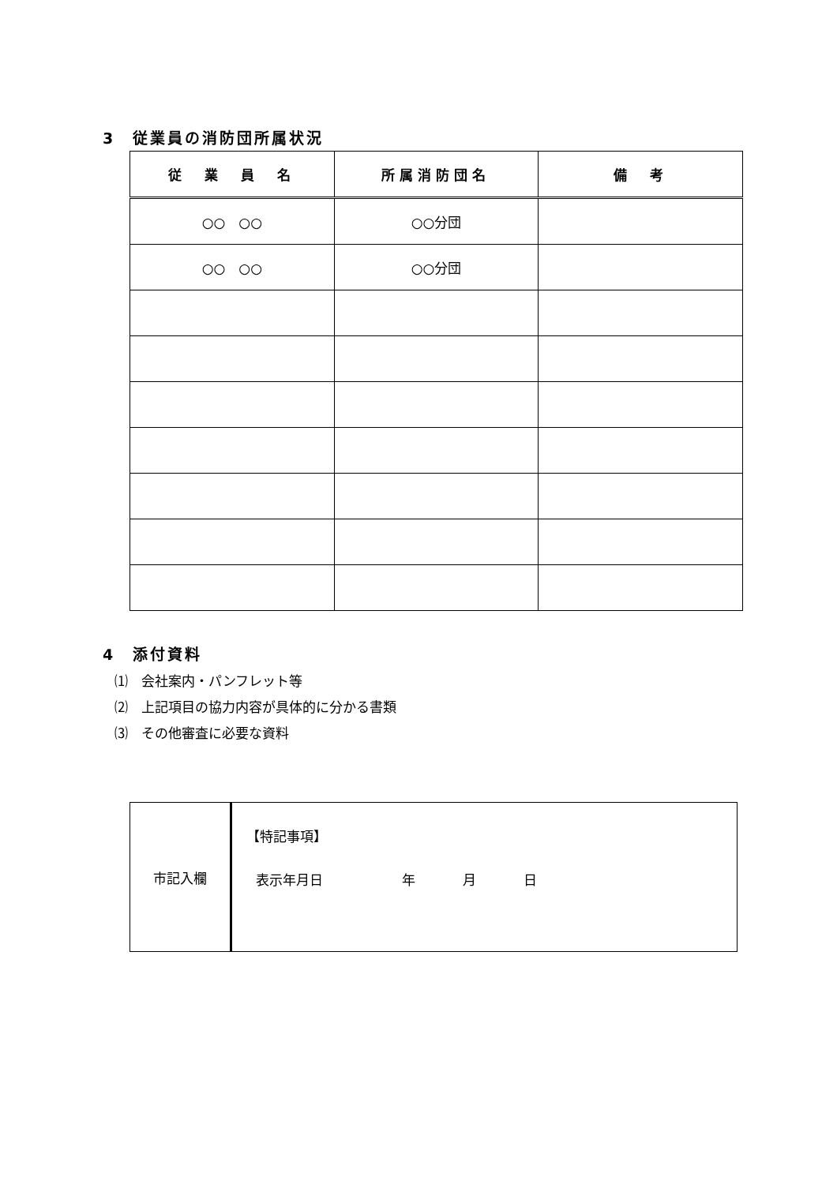3　従業員の消防団所属状況
| 従 業 員 名 | 所属消防団名 | 備 考 |
| --- | --- | --- |
| ○○ ○○ | ○○分団 | |
| ○○ ○○ | ○○分団 | |
4　添付資料
⑴　会社案内・パンフレット等
⑵　上記項目の協力内容が具体的に分かる書類
⑶　その他審査に必要な資料
| 市記入欄 | 【特記事項】 表示年月日 年 月 日 |